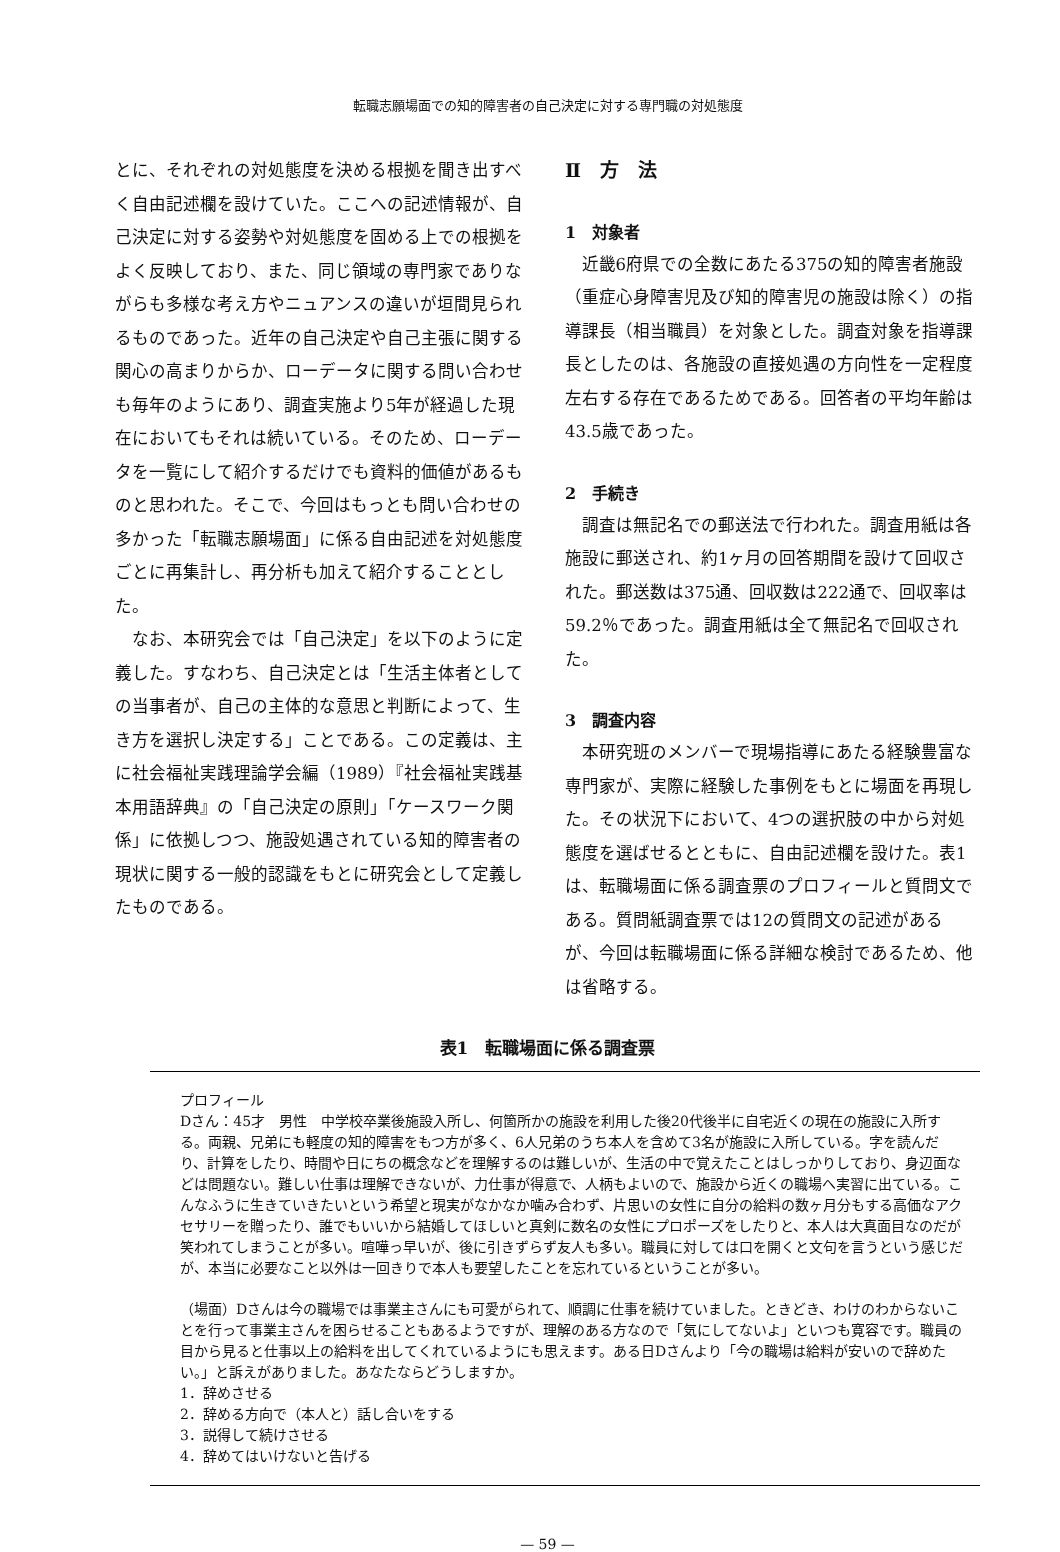転職志願場面での知的障害者の自己決定に対する専門職の対処態度
とに、それぞれの対処態度を決める根拠を聞き出すべく自由記述欄を設けていた。ここへの記述情報が、自己決定に対する姿勢や対処態度を固める上での根拠をよく反映しており、また、同じ領域の専門家でありながらも多様な考え方やニュアンスの違いが垣間見られるものであった。近年の自己決定や自己主張に関する関心の高まりからか、ローデータに関する問い合わせも毎年のようにあり、調査実施より5年が経過した現在においてもそれは続いている。そのため、ローデータを一覧にして紹介するだけでも資料的価値があるものと思われた。そこで、今回はもっとも問い合わせの多かった「転職志願場面」に係る自由記述を対処態度ごとに再集計し、再分析も加えて紹介することとした。
なお、本研究会では「自己決定」を以下のように定義した。すなわち、自己決定とは「生活主体者としての当事者が、自己の主体的な意思と判断によって、生き方を選択し決定する」ことである。この定義は、主に社会福祉実践理論学会編（1989）『社会福祉実践基本用語辞典』の「自己決定の原則」「ケースワーク関係」に依拠しつつ、施設処遇されている知的障害者の現状に関する一般的認識をもとに研究会として定義したものである。
Ⅱ　方　法
1　対象者
近畿6府県での全数にあたる375の知的障害者施設（重症心身障害児及び知的障害児の施設は除く）の指導課長（相当職員）を対象とした。調査対象を指導課長としたのは、各施設の直接処遇の方向性を一定程度左右する存在であるためである。回答者の平均年齢は43.5歳であった。
2　手続き
調査は無記名での郵送法で行われた。調査用紙は各施設に郵送され、約1ヶ月の回答期間を設けて回収された。郵送数は375通、回収数は222通で、回収率は59.2％であった。調査用紙は全て無記名で回収された。
3　調査内容
本研究班のメンバーで現場指導にあたる経験豊富な専門家が、実際に経験した事例をもとに場面を再現した。その状況下において、4つの選択肢の中から対処態度を選ばせるとともに、自由記述欄を設けた。表1は、転職場面に係る調査票のプロフィールと質問文である。質問紙調査票では12の質問文の記述があるが、今回は転職場面に係る詳細な検討であるため、他は省略する。
表1　転職場面に係る調査票
プロフィール
Dさん：45才　男性　中学校卒業後施設入所し、何箇所かの施設を利用した後20代後半に自宅近くの現在の施設に入所する。両親、兄弟にも軽度の知的障害をもつ方が多く、6人兄弟のうち本人を含めて3名が施設に入所している。字を読んだり、計算をしたり、時間や日にちの概念などを理解するのは難しいが、生活の中で覚えたことはしっかりしており、身辺面などは問題ない。難しい仕事は理解できないが、力仕事が得意で、人柄もよいので、施設から近くの職場へ実習に出ている。こんなふうに生きていきたいという希望と現実がなかなか噛み合わず、片思いの女性に自分の給料の数ヶ月分もする高価なアクセサリーを贈ったり、誰でもいいから結婚してほしいと真剣に数名の女性にプロポーズをしたりと、本人は大真面目なのだが笑われてしまうことが多い。喧嘩っ早いが、後に引きずらず友人も多い。職員に対しては口を開くと文句を言うという感じだが、本当に必要なこと以外は一回きりで本人も要望したことを忘れているということが多い。
（場面）Dさんは今の職場では事業主さんにも可愛がられて、順調に仕事を続けていました。ときどき、わけのわからないことを行って事業主さんを困らせることもあるようですが、理解のある方なので「気にしてないよ」といつも寛容です。職員の目から見ると仕事以上の給料を出してくれているようにも思えます。ある日Dさんより「今の職場は給料が安いので辞めたい。」と訴えがありました。あなたならどうしますか。
1．辞めさせる
2．辞める方向で（本人と）話し合いをする
3．説得して続けさせる
4．辞めてはいけないと告げる
— 59 —